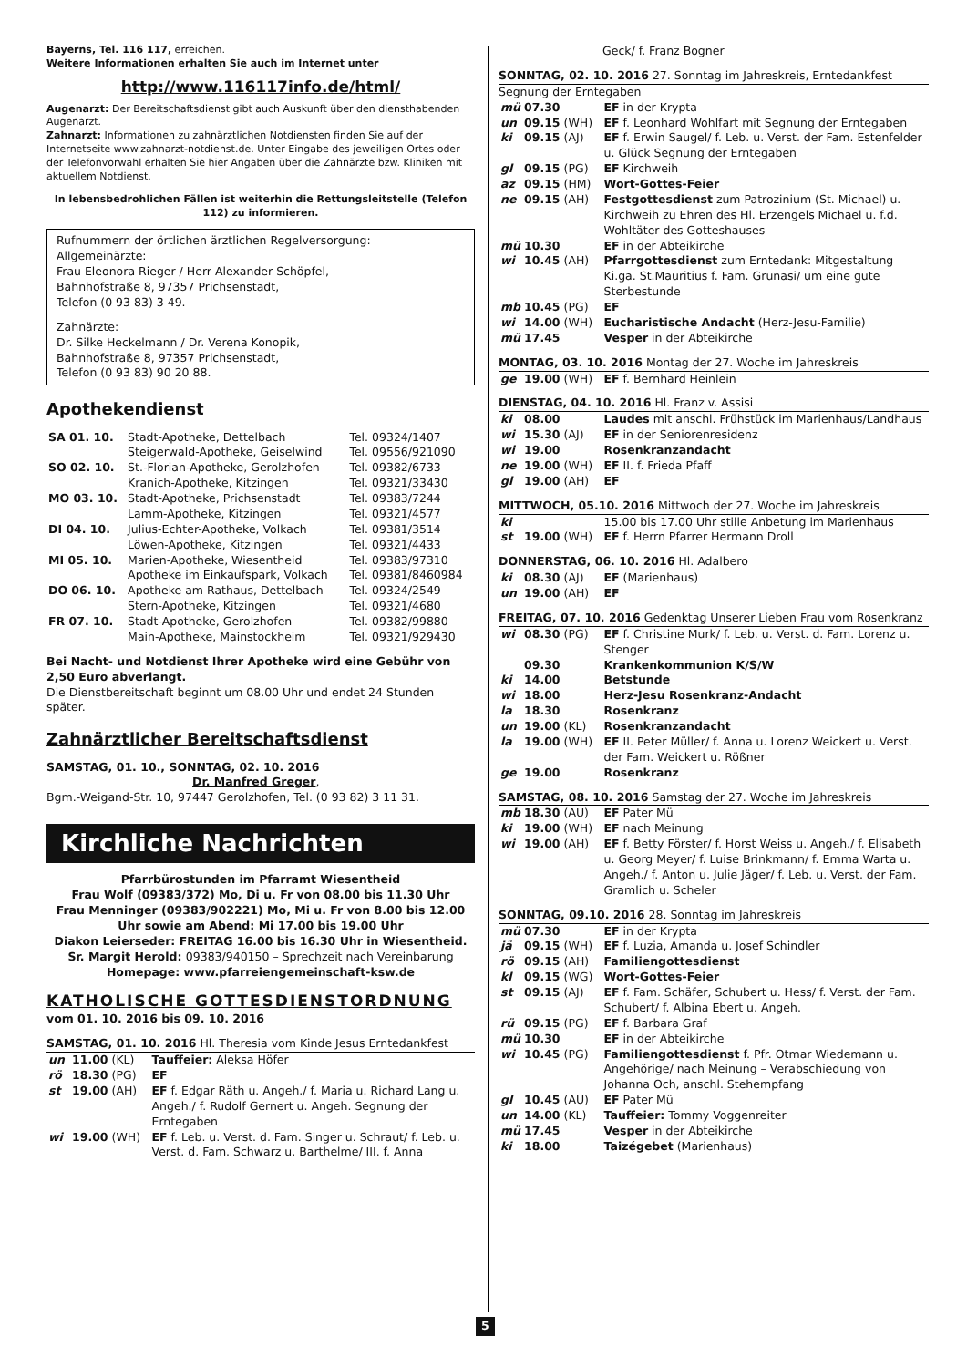Bayerns, Tel. 116 117, erreichen.
Weitere Informationen erhalten Sie auch im Internet unter
http://www.116117info.de/html/
Augenarzt: Der Bereitschaftsdienst gibt auch Auskunft über den diensthabenden Augenarzt.
Zahnarzt: Informationen zu zahnärztlichen Notdiensten finden Sie auf der Internetseite www.zahnarzt-notdienst.de. Unter Eingabe des jeweiligen Ortes oder der Telefonvorwahl erhalten Sie hier Angaben über die Zahnärzte bzw. Kliniken mit aktuellem Notdienst.
In lebensbedrohlichen Fällen ist weiterhin die Rettungsleitstelle (Telefon 112) zu informieren.
Rufnummern der örtlichen ärztlichen Regelversorgung:
Allgemeinärzte:
Frau Eleonora Rieger / Herr Alexander Schöpfel,
Bahnhofstraße 8, 97357 Prichsenstadt,
Telefon (0 93 83) 3 49.
Zahnärzte:
Dr. Silke Heckelmann / Dr. Verena Konopik,
Bahnhofstraße 8, 97357 Prichsenstadt,
Telefon (0 93 83) 90 20 88.
Apothekendienst
| SA 01. 10. | Stadt-Apotheke, Dettelbach | Tel. 09324/1407 |
| | Steigerwald-Apotheke, Geiselwind | Tel. 09556/921090 |
| SO 02. 10. | St.-Florian-Apotheke, Gerolzhofen | Tel. 09382/6733 |
| | Kranich-Apotheke, Kitzingen | Tel. 09321/33430 |
| MO 03. 10. | Stadt-Apotheke, Prichsenstadt | Tel. 09383/7244 |
| | Lamm-Apotheke, Kitzingen | Tel. 09321/4577 |
| DI 04. 10. | Julius-Echter-Apotheke, Volkach | Tel. 09381/3514 |
| | Löwen-Apotheke, Kitzingen | Tel. 09321/4433 |
| MI 05. 10. | Marien-Apotheke, Wiesentheid | Tel. 09383/97310 |
| | Apotheke im Einkaufspark, Volkach | Tel. 09381/8460984 |
| DO 06. 10. | Apotheke am Rathaus, Dettelbach | Tel. 09324/2549 |
| | Stern-Apotheke, Kitzingen | Tel. 09321/4680 |
| FR 07. 10. | Stadt-Apotheke, Gerolzhofen | Tel. 09382/99880 |
| | Main-Apotheke, Mainstockheim | Tel. 09321/929430 |
Bei Nacht- und Notdienst Ihrer Apotheke wird eine Gebühr von 2,50 Euro abverlangt.
Die Dienstbereitschaft beginnt um 08.00 Uhr und endet 24 Stunden später.
Zahnärztlicher Bereitschaftsdienst
SAMSTAG, 01. 10., SONNTAG, 02. 10. 2016
Dr. Manfred Greger,
Bgm.-Weigand-Str. 10, 97447 Gerolzhofen, Tel. (0 93 82) 3 11 31.
Kirchliche Nachrichten
Pfarrbürostunden im Pfarramt Wiesentheid
Frau Wolf (09383/372) Mo, Di u. Fr von 08.00 bis 11.30 Uhr
Frau Menninger (09383/902221) Mo, Mi u. Fr von 8.00 bis 12.00 Uhr sowie am Abend: Mi 17.00 bis 19.00 Uhr
Diakon Leierseder: FREITAG 16.00 bis 16.30 Uhr in Wiesentheid.
Sr. Margit Herold: 09383/940150 – Sprechzeit nach Vereinbarung
Homepage: www.pfarreiengemeinschaft-ksw.de
KATHOLISCHE GOTTESDIENSTORDNUNG
vom 01. 10. 2016 bis 09. 10. 2016
SAMSTAG, 01. 10. 2016 Hl. Theresia vom Kinde Jesus Erntedankfest
| un | 11.00 | (KL) | Tauffeier: Aleksa Höfer |
| rö | 18.30 | (PG) | EF |
| st | 19.00 | (AH) | EF f. Edgar Räth u. Angeh./ f. Maria u. Richard Lang u. Angeh./ f. Rudolf Gernert u. Angeh. Segnung der Erntegaben |
| wi | 19.00 | (WH) | EF f. Leb. u. Verst. d. Fam. Singer u. Schraut/ f. Leb. u. Verst. d. Fam. Schwarz u. Barthelme/ III. f. Anna |
| | | | Geck/ f. Franz Bogner |
SONNTAG, 02. 10. 2016 27. Sonntag im Jahreskreis, Erntedankfest
Segnung der Erntegaben
| mü | 07.30 | | EF in der Krypta |
| un | 09.15 | (WH) | EF f. Leonhard Wohlfart mit Segnung der Erntegaben |
| ki | 09.15 | (AJ) | EF f. Erwin Saugel/ f. Leb. u. Verst. der Fam. Estenfelder u. Glück Segnung der Erntegaben |
| gl | 09.15 | (PG) | EF Kirchweih |
| az | 09.15 | (HM) | Wort-Gottes-Feier |
| ne | 09.15 | (AH) | Festgottesdienst zum Patrozinium (St. Michael) u. Kirchweih zu Ehren des Hl. Erzengels Michael u. f.d. Wohltäter des Gotteshauses |
| mü | 10.30 | | EF in der Abteikirche |
| wi | 10.45 | (AH) | Pfarrgottesdienst zum Erntedank: Mitgestaltung Ki.ga. St.Mauritius f. Fam. Grunasi/ um eine gute Sterbestunde |
| mb | 10.45 | (PG) | EF |
| wi | 14.00 | (WH) | Eucharistische Andacht (Herz-Jesu-Familie) |
| mü | 17.45 | | Vesper in der Abteikirche |
MONTAG, 03. 10. 2016 Montag der 27. Woche im Jahreskreis
| ge | 19.00 | (WH) | EF f. Bernhard Heinlein |
DIENSTAG, 04. 10. 2016 Hl. Franz v. Assisi
| ki | 08.00 | | Laudes mit anschl. Frühstück im Marienhaus/Landhaus |
| wi | 15.30 | (AJ) | EF in der Seniorenresidenz |
| wi | 19.00 | | Rosenkranzandacht |
| ne | 19.00 | (WH) | EF II. f. Frieda Pfaff |
| gl | 19.00 | (AH) | EF |
MITTWOCH, 05.10. 2016 Mittwoch der 27. Woche im Jahreskreis
| ki | | | 15.00 bis 17.00 Uhr stille Anbetung im Marienhaus |
| st | 19.00 | (WH) | EF f. Herrn Pfarrer Hermann Droll |
DONNERSTAG, 06. 10. 2016 Hl. Adalbero
| ki | 08.30 | (AJ) | EF (Marienhaus) |
| un | 19.00 | (AH) | EF |
FREITAG, 07. 10. 2016 Gedenktag Unserer Lieben Frau vom Rosenkranz
| wi | 08.30 | (PG) | EF f. Christine Murk/ f. Leb. u. Verst. d. Fam. Lorenz u. Stenger |
| | 09.30 | | Krankenkommunion K/S/W |
| ki | 14.00 | | Betstunde |
| wi | 18.00 | | Herz-Jesu Rosenkranz-Andacht |
| la | 18.30 | | Rosenkranz |
| un | 19.00 | (KL) | Rosenkranzandacht |
| la | 19.00 | (WH) | EF II. Peter Müller/ f. Anna u. Lorenz Weickert u. Verst. der Fam. Weickert u. Rößner |
| ge | 19.00 | | Rosenkranz |
SAMSTAG, 08. 10. 2016 Samstag der 27. Woche im Jahreskreis
| mb | 18.30 | (AU) | EF Pater Mü |
| ki | 19.00 | (WH) | EF nach Meinung |
| wi | 19.00 | (AH) | EF f. Betty Förster/ f. Horst Weiss u. Angeh./ f. Elisabeth u. Georg Meyer/ f. Luise Brinkmann/ f. Emma Warta u. Angeh./ f. Anton u. Julie Jäger/ f. Leb. u. Verst. der Fam. Gramlich u. Scheler |
SONNTAG, 09.10. 2016 28. Sonntag im Jahreskreis
| mü | 07.30 | | EF in der Krypta |
| jä | 09.15 | (WH) | EF f. Luzia, Amanda u. Josef Schindler |
| rö | 09.15 | (AH) | Familiengottesdienst |
| kl | 09.15 | (WG) | Wort-Gottes-Feier |
| st | 09.15 | (AJ) | EF f. Fam. Schäfer, Schubert u. Hess/ f. Verst. der Fam. Schubert/ f. Albina Ebert u. Angeh. |
| rü | 09.15 | (PG) | EF f. Barbara Graf |
| mü | 10.30 | | EF in der Abteikirche |
| wi | 10.45 | (PG) | Familiengottesdienst f. Pfr. Otmar Wiedemann u. Angehörige/ nach Meinung – Verabschiedung von Johanna Och, anschl. Stehempfang |
| gl | 10.45 | (AU) | EF Pater Mü |
| un | 14.00 | (KL) | Tauffeier: Tommy Voggenreiter |
| mü | 17.45 | | Vesper in der Abteikirche |
| ki | 18.00 | | Taizégebet (Marienhaus) |
5